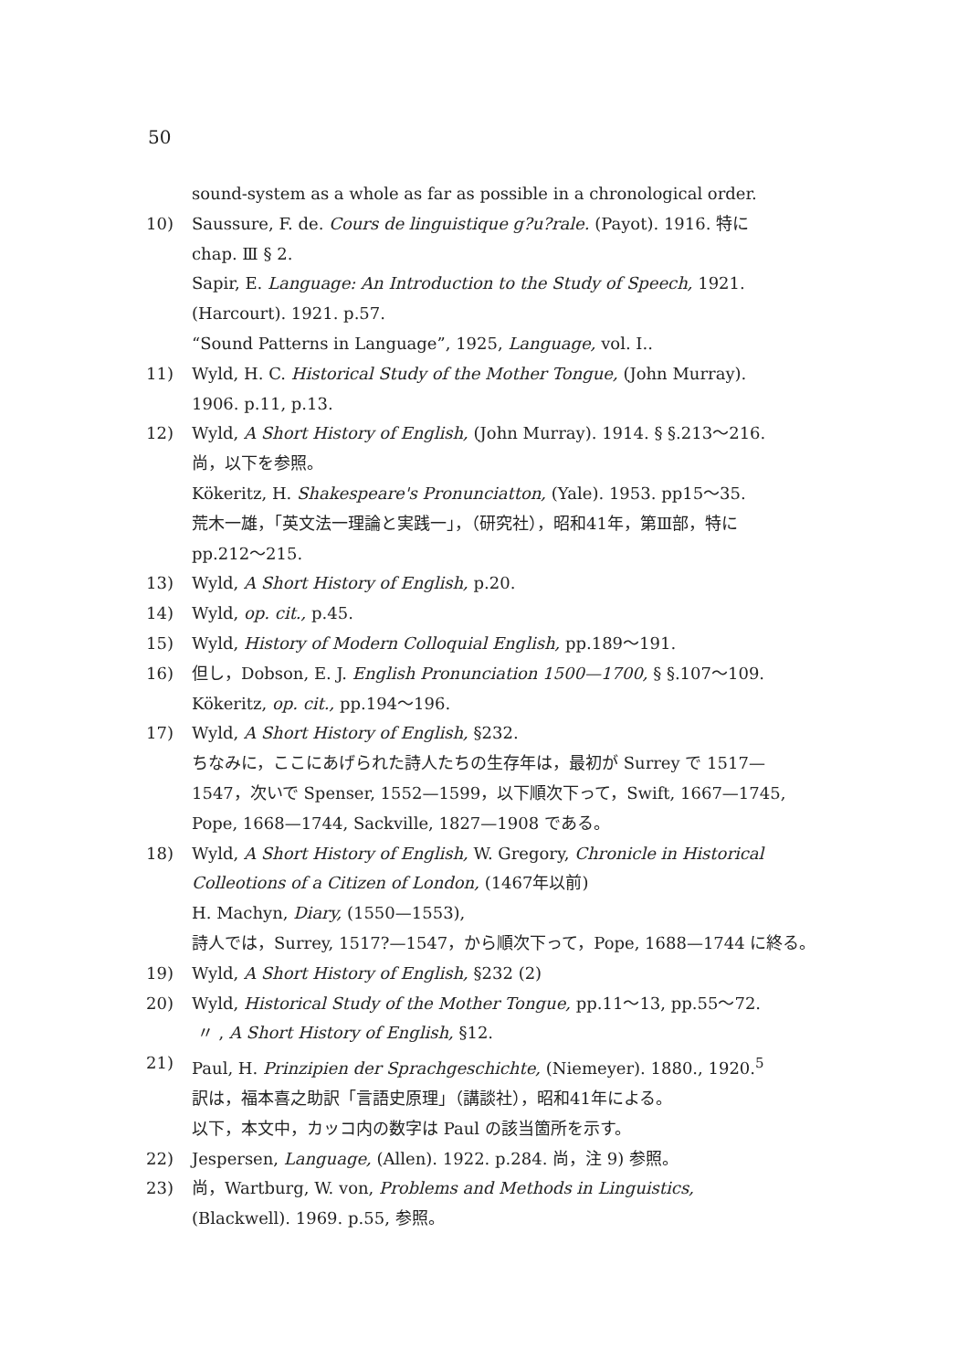50
sound-system as a whole as far as possible in a chronological order.
10) Saussure, F. de. Cours de linguistique g?u?rale. (Payot). 1916. 特に
chap. Ⅲ § 2.
Sapir, E. Language: An Introduction to the Study of Speech, 1921.
(Harcourt). 1921. p.57.
“Sound Patterns in Language”, 1925, Language, vol. I..
11) Wyld, H. C. Historical Study of the Mother Tongue, (John Murray).
1906. p.11, p.13.
12) Wyld, A Short History of English, (John Murray). 1914. § §.213～216.
尚，以下を参照。
Kökeritz, H. Shakespeare's Pronunciatton, (Yale). 1953. pp15～35.
荒木一雄，「英文法一理論と実践一」，（研究社），昭和41年，第Ⅲ部，特に
pp.212～215.
13) Wyld, A Short History of English, p.20.
14) Wyld, op. cit., p.45.
15) Wyld, History of Modern Colloquial English, pp.189～191.
16) 但し，Dobson, E. J. English Pronunciation 1500—1700, § §.107～109.
Kökeritz, op. cit., pp.194～196.
17) Wyld, A Short History of English, §232.
ちなみに，ここにあげられた詩人たちの生存年は，最初が Surrey で 1517—
1547，次いで Spenser, 1552—1599，以下順次下って，Swift, 1667—1745,
Pope, 1668—1744, Sackville, 1827—1908 である。
18) Wyld, A Short History of English, W. Gregory, Chronicle in Historical
Colleotions of a Citizen of London, (1467年以前)
H. Machyn, Diary, (1550—1553),
詩人では，Surrey, 1517?—1547，から順次下って，Pope, 1688—1744 に終る。
19) Wyld, A Short History of English, §232 (2)
20) Wyld, Historical Study of the Mother Tongue, pp.11～13, pp.55～72.
〃 , A Short History of English, §12.
21) Paul, H. Prinzipien der Sprachgeschichte, (Niemeyer). 1880., 1920.<sup>5</sup>
訳は，福本喜之助訳「言語史原理」（講談社），昭和41年による。
以下，本文中，カッコ内の数字は Paul の該当箇所を示す。
22) Jespersen, Language, (Allen). 1922. p.284. 尚，注 9) 参照。
23) 尚，Wartburg, W. von, Problems and Methods in Linguistics,
(Blackwell). 1969. p.55, 参照。